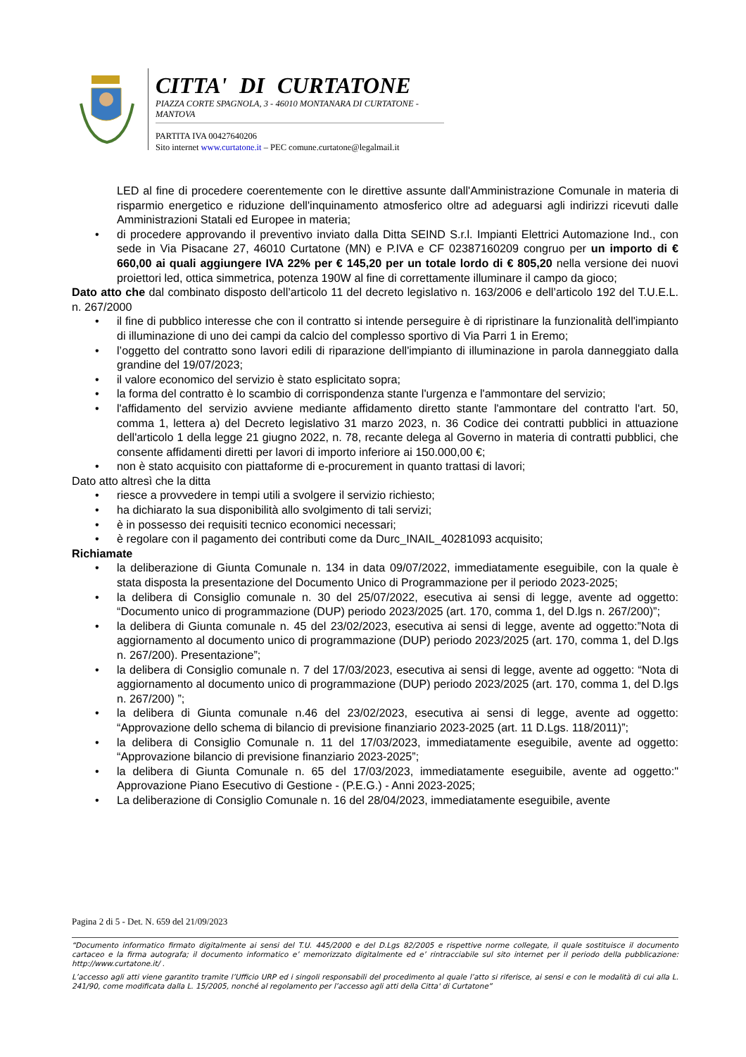CITTA' DI CURTATONE
PIAZZA CORTE SPAGNOLA, 3 - 46010 MONTANARA DI CURTATONE - MANTOVA
PARTITA IVA 00427640206
Sito internet www.curtatone.it – PEC comune.curtatone@legalmail.it
LED al fine di procedere coerentemente con le direttive assunte dall'Amministrazione Comunale in materia di risparmio energetico e riduzione dell'inquinamento atmosferico oltre ad adeguarsi agli indirizzi ricevuti dalle Amministrazioni Statali ed Europee in materia;
• di procedere approvando il preventivo inviato dalla Ditta SEIND S.r.l. Impianti Elettrici Automazione Ind., con sede in Via Pisacane 27, 46010 Curtatone (MN) e P.IVA e CF 02387160209 congruo per un importo di € 660,00 ai quali aggiungere IVA 22% per € 145,20 per un totale lordo di € 805,20 nella versione dei nuovi proiettori led, ottica simmetrica, potenza 190W al fine di correttamente illuminare il campo da gioco;
Dato atto che dal combinato disposto dell’articolo 11 del decreto legislativo n. 163/2006 e dell’articolo 192 del T.U.E.L. n. 267/2000
• il fine di pubblico interesse che con il contratto si intende perseguire è di ripristinare la funzionalità dell'impianto di illuminazione di uno dei campi da calcio del complesso sportivo di Via Parri 1 in Eremo;
• l’oggetto del contratto sono lavori edili di riparazione dell'impianto di illuminazione in parola danneggiato dalla grandine del 19/07/2023;
• il valore economico del servizio è stato esplicitato sopra;
• la forma del contratto è lo scambio di corrispondenza stante l'urgenza e l'ammontare del servizio;
• l'affidamento del servizio avviene mediante affidamento diretto stante l'ammontare del contratto l'art. 50, comma 1, lettera a) del Decreto legislativo 31 marzo 2023, n. 36 Codice dei contratti pubblici in attuazione dell'articolo 1 della legge 21 giugno 2022, n. 78, recante delega al Governo in materia di contratti pubblici, che consente affidamenti diretti per lavori di importo inferiore ai 150.000,00 €;
• non è stato acquisito con piattaforme di e-procurement in quanto trattasi di lavori;
Dato atto altresì che la ditta
• riesce a provvedere in tempi utili a svolgere il servizio richiesto;
• ha dichiarato la sua disponibilità allo svolgimento di tali servizi;
• è in possesso dei requisiti tecnico economici necessari;
• è regolare con il pagamento dei contributi come da Durc_INAIL_40281093 acquisito;
Richiamate
• la deliberazione di Giunta Comunale n. 134 in data 09/07/2022, immediatamente eseguibile, con la quale è stata disposta la presentazione del Documento Unico di Programmazione per il periodo 2023-2025;
• la delibera di Consiglio comunale n. 30 del 25/07/2022, esecutiva ai sensi di legge, avente ad oggetto: “Documento unico di programmazione (DUP) periodo 2023/2025 (art. 170, comma 1, del D.lgs n. 267/200)”;
• la delibera di Giunta comunale n. 45 del 23/02/2023, esecutiva ai sensi di legge, avente ad oggetto:”Nota di aggiornamento al documento unico di programmazione (DUP) periodo 2023/2025 (art. 170, comma 1, del D.lgs n. 267/200). Presentazione”;
• la delibera di Consiglio comunale n. 7 del 17/03/2023, esecutiva ai sensi di legge, avente ad oggetto: “Nota di aggiornamento al documento unico di programmazione (DUP) periodo 2023/2025 (art. 170, comma 1, del D.lgs n. 267/200) ”;
• la delibera di Giunta comunale n.46 del 23/02/2023, esecutiva ai sensi di legge, avente ad oggetto: “Approvazione dello schema di bilancio di previsione finanziario 2023-2025 (art. 11 D.Lgs. 118/2011)”;
• la delibera di Consiglio Comunale n. 11 del 17/03/2023, immediatamente eseguibile, avente ad oggetto: “Approvazione bilancio di previsione finanziario 2023-2025”;
• la delibera di Giunta Comunale n. 65 del 17/03/2023, immediatamente eseguibile, avente ad oggetto:" Approvazione Piano Esecutivo di Gestione - (P.E.G.) - Anni 2023-2025;
• La deliberazione di Consiglio Comunale n. 16 del 28/04/2023, immediatamente eseguibile, avente
Pagina 2 di 5 - Det. N. 659 del 21/09/2023
“Documento informatico firmato digitalmente ai sensi del T.U. 445/2000 e del D.Lgs 82/2005 e rispettive norme collegate, il quale sostituisce il documento cartaceo e la firma autografa; il documento informatico e’ memorizzato digitalmente ed e’ rintracciabile sul sito internet per il periodo della pubblicazione: http://www.curtatone.it/ .
L’accesso agli atti viene garantito tramite l’Ufficio URP ed i singoli responsabili del procedimento al quale l’atto si riferisce, ai sensi e con le modalità di cui alla L. 241/90, come modificata dalla L. 15/2005, nonché al regolamento per l’accesso agli atti della Citta' di Curtatone”